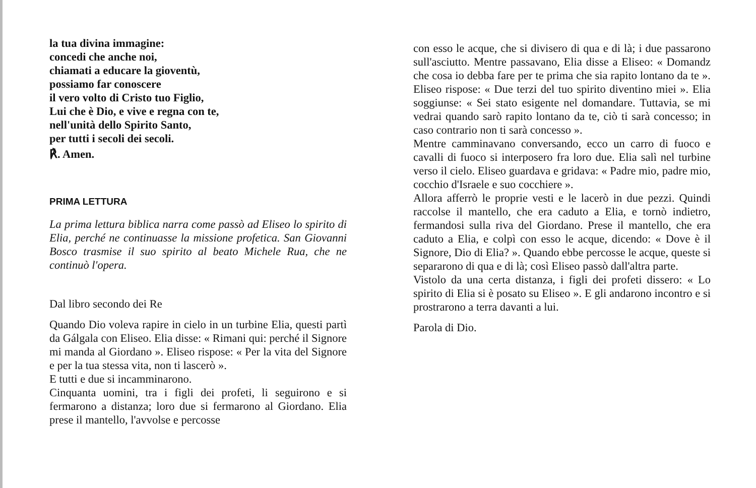la tua divina immagine:
concedi che anche noi,
chiamati a educare la gioventù,
possiamo far conoscere
il vero volto di Cristo tuo Figlio,
Lui che è Dio, e vive e regna con te,
nell'unità dello Spirito Santo,
per tutti i secoli dei secoli.
℟. Amen.
PRIMA LETTURA
La prima lettura biblica narra come passò ad Eliseo lo spirito di Elia, perché ne continuasse la missione profetica. San Giovanni Bosco trasmise il suo spirito al beato Michele Rua, che ne continuò l'opera.
Dal libro secondo dei Re
Quando Dio voleva rapire in cielo in un turbine Elia, questi partì da Gálgala con Eliseo. Elia disse: « Rimani qui: perché il Signore mi manda al Giordano ». Eliseo rispose: « Per la vita del Signore e per la tua stessa vita, non ti lascerò ».
E tutti e due si incamminarono.
Cinquanta uomini, tra i figli dei profeti, li seguirono e si fermarono a distanza; loro due si fermarono al Giordano. Elia prese il mantello, l'avvolse e percosse
con esso le acque, che si divisero di qua e di là; i due passarono sull'asciutto. Mentre passavano, Elia disse a Eliseo: « Domandz che cosa io debba fare per te prima che sia rapito lontano da te ». Eliseo rispose: « Due terzi del tuo spirito diventino miei ». Elia soggiunse: « Sei stato esigente nel domandare. Tuttavia, se mi vedrai quando sarò rapito lontano da te, ciò ti sarà concesso; in caso contrario non ti sarà concesso ».
Mentre camminavano conversando, ecco un carro di fuoco e cavalli di fuoco si interposero fra loro due. Elia salì nel turbine verso il cielo. Eliseo guardava e gridava: « Padre mio, padre mio, cocchio d'Israele e suo cocchiere ».
Allora afferrò le proprie vesti e le lacerò in due pezzi. Quindi raccolse il mantello, che era caduto a Elia, e tornò indietro, fermandosi sulla riva del Giordano. Prese il mantello, che era caduto a Elia, e colpì con esso le acque, dicendo: « Dove è il Signore, Dio di Elia? ». Quando ebbe percosse le acque, queste si separarono di qua e di là; così Eliseo passò dall'altra parte.
Vistolo da una certa distanza, i figli dei profeti dissero: « Lo spirito di Elia si è posato su Eliseo ». E gli andarono incontro e si prostrarono a terra davanti a lui.
Parola di Dio.